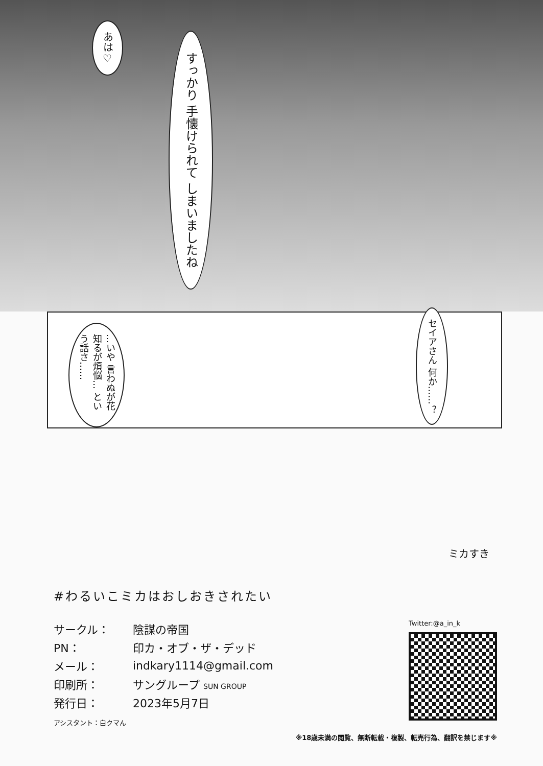あは♡
すっかり 手懐けられて しまいましたね
セイアさん 何か……？
…いや 言わぬが花 知るが煩悩… という話さ……
ミカすき
#わるいこミカはおしおきされたい
| サークル： | 陰謀の帝国 |
| PN： | 印カ・オブ・ザ・デッド |
| メール： | indkary1114@gmail.com |
| 印刷所： | サングループ SUN GROUP |
| 発行日： | 2023年5月7日 |
アシスタント：白クマん
Twitter:@a_in_k
※18歳未満の閲覧、無断転載・複製、転売行為、翻訳を禁じます※